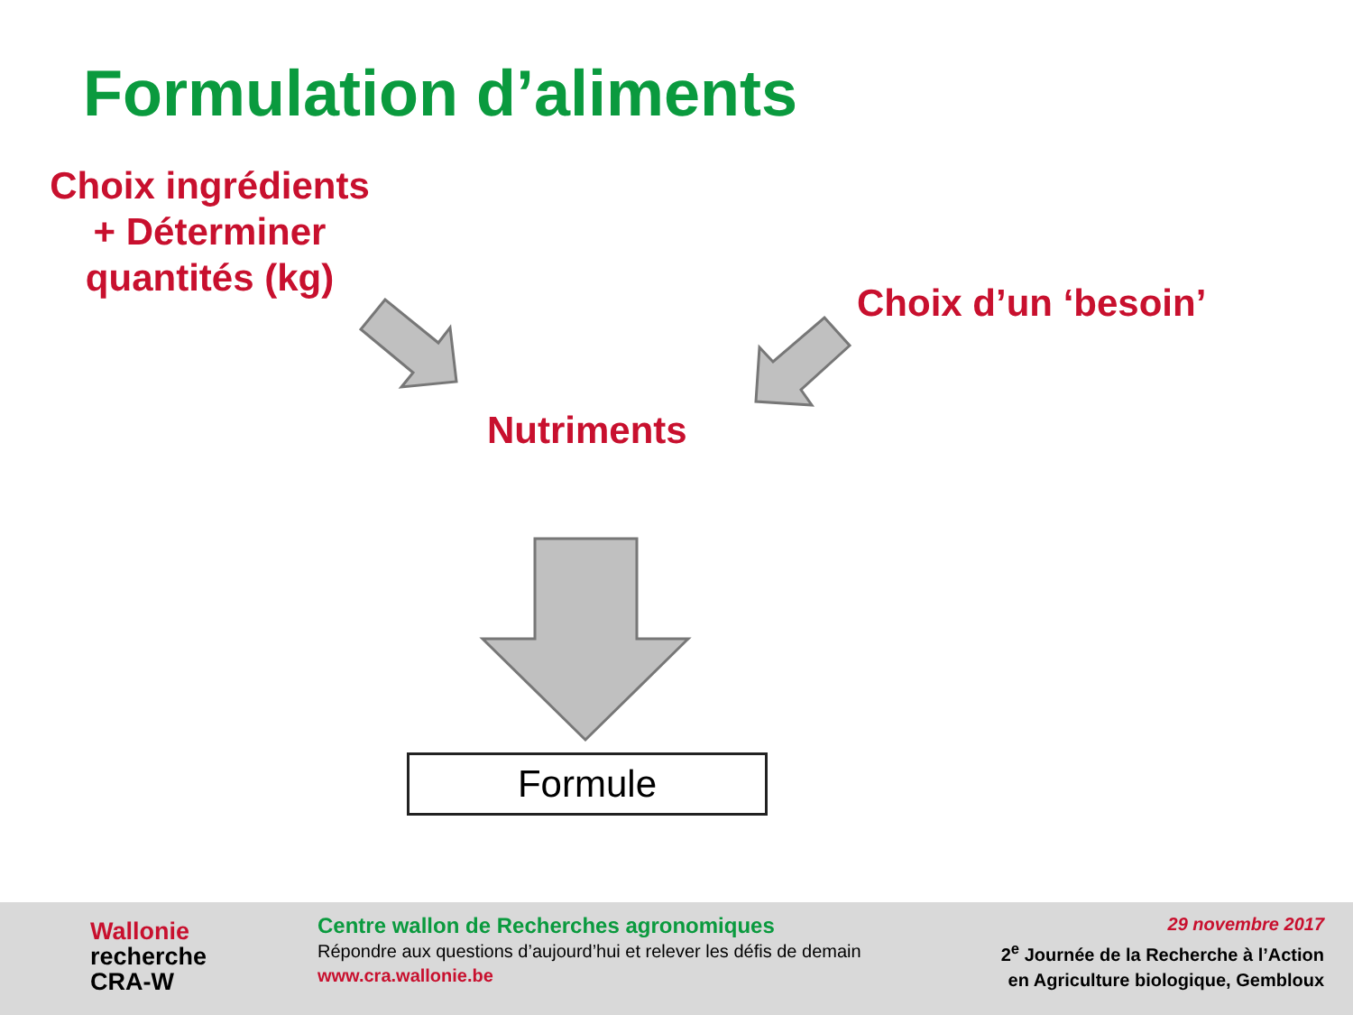Formulation d’aliments
Choix ingrédients
+ Déterminer
quantités (kg)
Choix d’un ‘besoin’
Nutriments
Formule
Wallonie
recherche
CRA-W
Centre wallon de Recherches agronomiques
Répondre aux questions d’aujourd’hui et relever les défis de demain
www.cra.wallonie.be
29 novembre 2017
2<sup>e</sup> Journée de la Recherche à l’Action
en Agriculture biologique, Gembloux